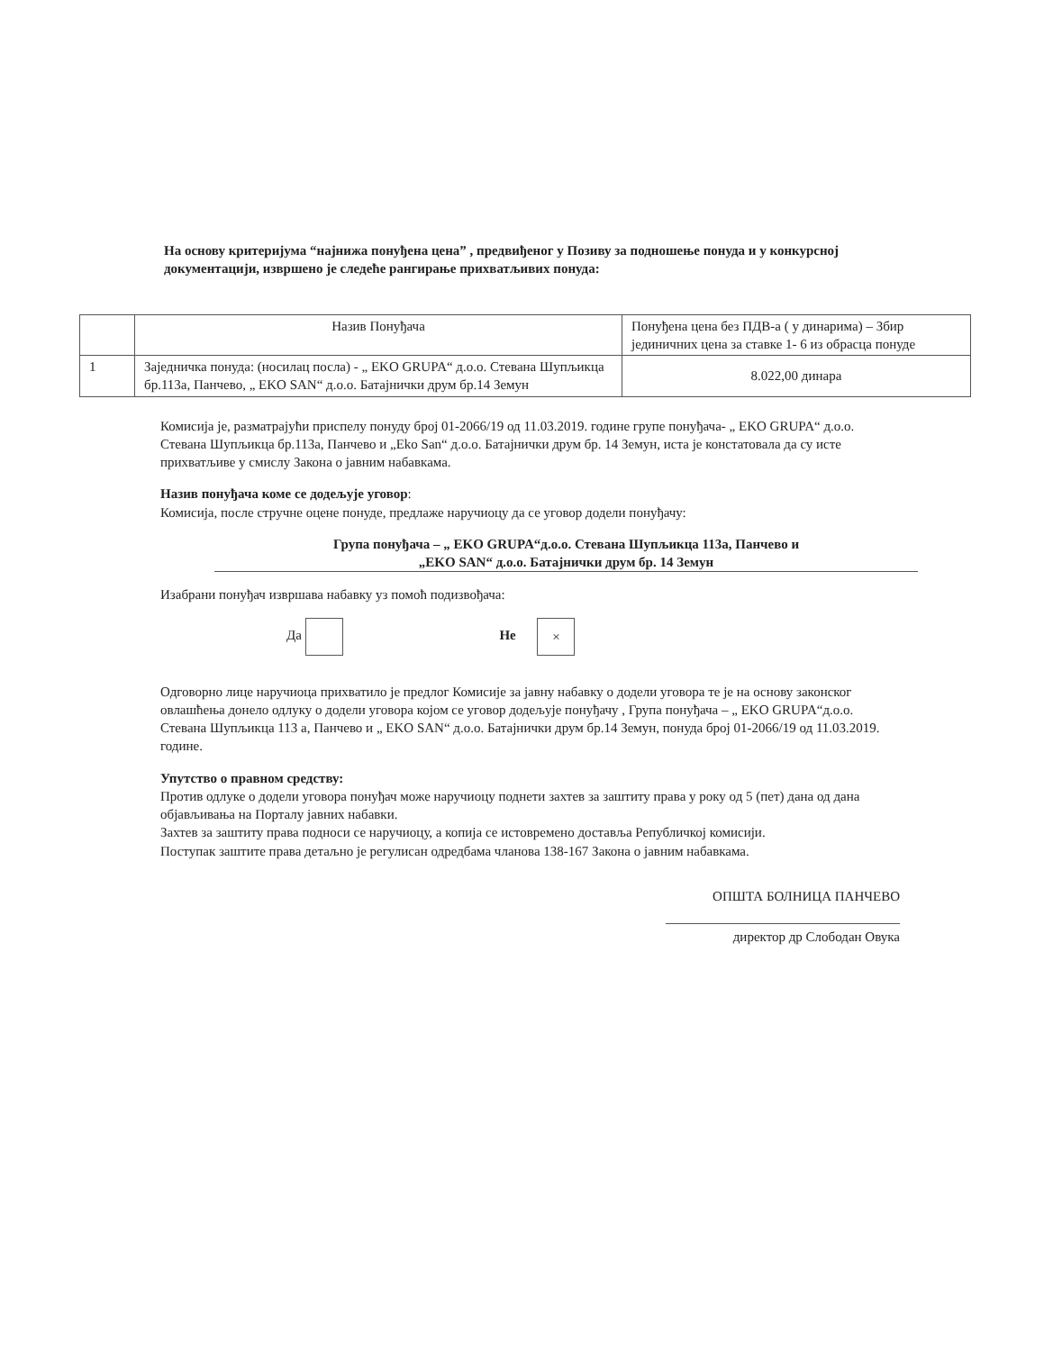На основу критеријума “најнижа понуђена цена” , предвиђеног у Позиву за подношење понуда и у конкурсној документацији, извршено је следеће рангирање прихватљивих понуда:
| | Назив Понуђача | Понуђена цена без ПДВ-а ( у динарима) – Збир јединичних цена за ставке 1- 6 из обрасца понуде |
| --- | --- | --- |
| 1 | Заједничка понуда: (носилац посла) - „ EKO GRUPA“ д.о.о. Стевана Шупљикца бр.113а, Панчево, „ EKO SAN“ д.о.о. Батајнички друм бр.14 Земун | 8.022,00 динара |
Комисија је, разматрајући приспелу понуду број 01-2066/19 од 11.03.2019. године групе понуђача- „ EKO GRUPA“ д.о.о. Стевана Шупљикца бр.113а, Панчево и „Eko San“ д.о.о. Батајнички друм бр. 14 Земун, иста је констатовала да су исте прихватљиве у смислу Закона о јавним набавкама.
Назив понуђача коме се додељује уговор:
Комисија, после стручне оцене понуде, предлаже наручиоцу да се уговор додели понуђачу:
Група понуђача – „ EKO GRUPA“д.о.о. Стевана Шупљикца 113а, Панчево и
„EKO SAN“ д.о.о. Батајнички друм бр. 14 Земун
Изабрани понуђач извршава набавку уз помоћ подизвођача:
Да Не ×
Одговорно лице наручиоца прихватило је предлог Комисије за јавну набавку о додели уговора те је на основу законског овлашћења донело одлуку о додели уговора којом се уговор додељује понуђачу , Група понуђача – „ EKO GRUPA“д.о.о. Стевана Шупљикца 113 а, Панчево и „ EKO SAN“ д.о.о. Батајнички друм бр.14 Земун, понуда број 01-2066/19 од 11.03.2019. године.
Упутство о правном средству:
Против одлуке о додели уговора понуђач може наручиоцу поднети захтев за заштиту права у року од 5 (пет) дана од дана објављивања на Порталу јавних набавки.
Захтев за заштиту права подноси се наручиоцу, а копија се истовремено доставља Републичкој комисији.
Поступак заштите права детаљно је регулисан одредбама чланова 138-167 Закона о јавним набавкама.
ОПШТА БОЛНИЦА ПАНЧЕВО
директор др Слободан Овука